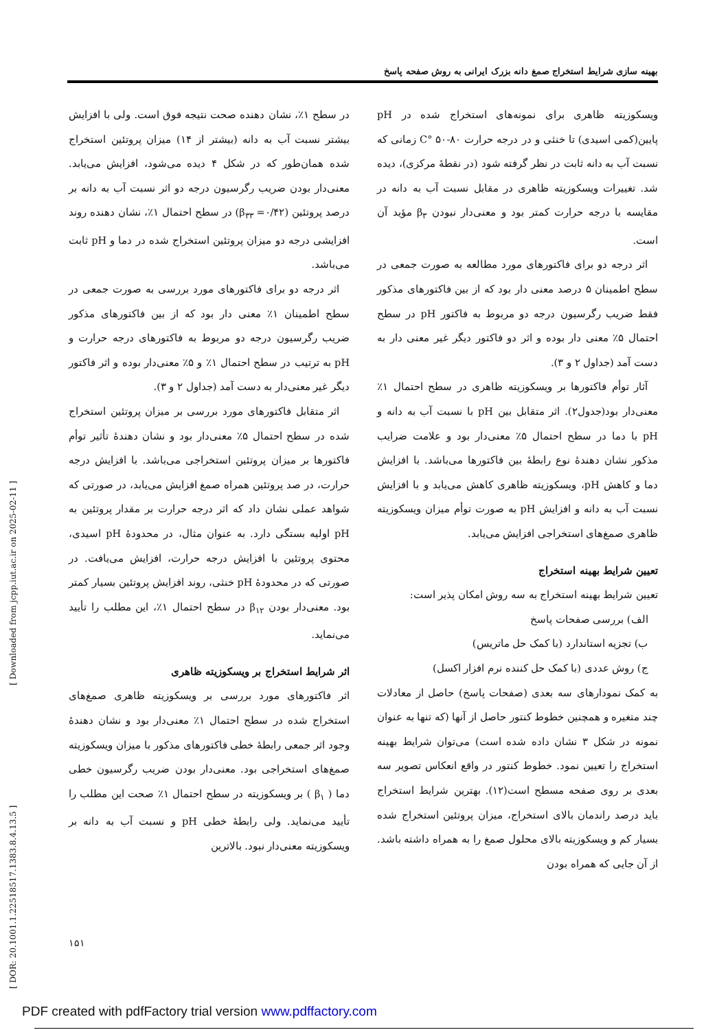بهینه سازی شرایط استخراج صمغ دانه بزرک ایرانی به روش صفحه پاسخ
در سطح ۱٪، نشان دهنده صحت نتیجه فوق است. ولی با افزایش بیشتر نسبت آب به دانه (بیشتر از ۱۴) میزان پروتئین استخراج شده همان‌طور که در شکل ۴ دیده می‌شود، افزایش می‌یابد. معنی‌دار بودن ضریب رگرسیون درجه دو اثر نسبت آب به دانه بر درصد پروتئین (β<sub>۳۳</sub> =۰/۴۲) در سطح احتمال ۱٪، نشان دهنده روند افزایشی درجه دو میزان پروتئین استخراج شده در دما و pH ثابت می‌باشد.
 اثر درجه دو برای فاکتورهای مورد بررسی به صورت جمعی در سطح اطمینان ۱٪ معنی دار بود که از بین فاکتورهای مذکور ضریب رگرسیون درجه دو مربوط به فاکتورهای درجه حرارت و pH به ترتیب در سطح احتمال ۱٪ و ۵٪ معنی‌دار بوده و اثر فاکتور دیگر غیر معنی‌دار به دست آمد (جداول ۲ و ۳).
 اثر متقابل فاکتورهای مورد بررسی بر میزان پروتئین استخراج شده در سطح احتمال ۵٪ معنی‌دار بود و نشان دهندهٔ تأثیر توأم فاکتورها بر میزان پروتئین استخراجی می‌باشد. با افزایش درجه حرارت، در صد پروتئین همراه صمغ افزایش می‌یابد، در صورتی که شواهد عملی نشان داد که اثر درجه حرارت بر مقدار پروتئین به pH اولیه بستگی دارد. به عنوان مثال، در محدودهٔ pH اسیدی، محتوی پروتئین با افزایش درجه حرارت، افزایش می‌یافت. در صورتی که در محدودهٔ pH خنثی، روند افزایش پروتئین بسیار کمتر بود. معنی‌دار بودن β<sub>۱۲</sub> در سطح احتمال ۱٪، این مطلب را تأیید می‌نماید.
اثر شرایط استخراج بر ویسکوزیته ظاهری
اثر فاکتورهای مورد بررسی بر ویسکوزیته ظاهری صمغ‌های استخراج شده در سطح احتمال ۱٪ معنی‌دار بود و نشان دهندهٔ وجود اثر جمعی رابطهٔ خطی فاکتورهای مذکور با میزان ویسکوزیته صمغ‌های استخراجی بود. معنی‌دار بودن ضریب رگرسیون خطی دما ( β<sub>۱</sub> ) بر ویسکوزیته در سطح احتمال ۱٪ صحت این مطلب را تأیید می‌نماید. ولی رابطهٔ خطی pH و نسبت آب به دانه بر ویسکوزیته معنی‌دار نبود. بالاترین
ویسکوزیته ظاهری برای نمونه‌های استخراج شده در pH پایین(کمی اسیدی) تا خنثی و در درجه حرارت ۸۰-۵۰ °C زمانی که نسبت آب به دانه ثابت در نظر گرفته شود (در نقطهٔ مرکزی)، دیده شد. تغییرات ویسکوزیته ظاهری در مقابل نسبت آب به دانه در مقایسه با درجه حرارت کمتر بود و معنی‌دار نبودن β<sub>۳</sub> مؤید آن است.
 اثر درجه دو برای فاکتورهای مورد مطالعه به صورت جمعی در سطح اطمینان ۵ درصد معنی دار بود که از بین فاکتورهای مذکور فقط ضریب رگرسیون درجه دو مربوط به فاکتور pH در سطح احتمال ۵٪ معنی دار بوده و اثر دو فاکتور دیگر غیر معنی دار به دست آمد (جداول ۲ و ۳).
 آثار توأم فاکتورها بر ویسکوزیته ظاهری در سطح احتمال ۱٪ معنی‌دار بود(جدول۲). اثر متقابل بین pH با نسبت آب به دانه و pH با دما در سطح احتمال ۵٪ معنی‌دار بود و علامت ضرایب مذکور نشان دهندهٔ نوع رابطهٔ بین فاکتورها می‌باشد. با افزایش دما و کاهش pH، ویسکوزیته ظاهری کاهش می‌یابد و با افزایش نسبت آب به دانه و افزایش pH به صورت توأم میزان ویسکوزیته ظاهری صمغ‌های استخراجی افزایش می‌یابد.
تعیین شرایط بهینه استخراج
تعیین شرایط بهینه استخراج به سه روش امکان پذیر است:
 الف) بررسی صفحات پاسخ
 ب) تجزیه استاندارد (با کمک حل ماتریس)
 ج) روش عددی (با کمک حل کننده نرم افزار اکسل)
به کمک نمودارهای سه بعدی (صفحات پاسخ) حاصل از معادلات چند متغیره و همچنین خطوط کنتور حاصل از آنها (که تنها به عنوان نمونه در شکل ۳ نشان داده شده است) می‌توان شرایط بهینه استخراج را تعیین نمود. خطوط کنتور در واقع انعکاس تصویر سه بعدی بر روی صفحه مسطح است(۱۲). بهترین شرایط استخراج باید درصد راندمان بالای استخراج، میزان پروتئین استخراج شده بسیار کم و ویسکوزیته بالای محلول صمغ را به همراه داشته باشد. از آن جایی که همراه بودن
[ DOR: 20.1001.1.22518517.1383.8.4.13.5 ] [ Downloaded from jcpp.iut.ac.ir on 2025-02-11 ]
۱۵۱
PDF created with pdfFactory trial version www.pdffactory.com